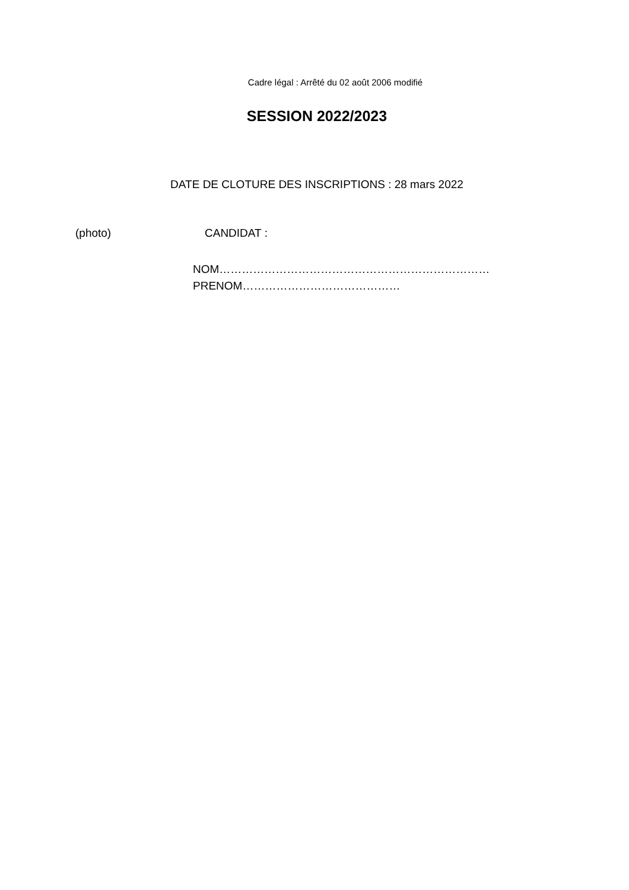Cadre légal : Arrêté du 02 août 2006 modifié
SESSION 2022/2023
DATE DE CLOTURE DES INSCRIPTIONS : 28 mars 2022
(photo) CANDIDAT :
NOM………………………………………………………………
PRENOM……………………………………